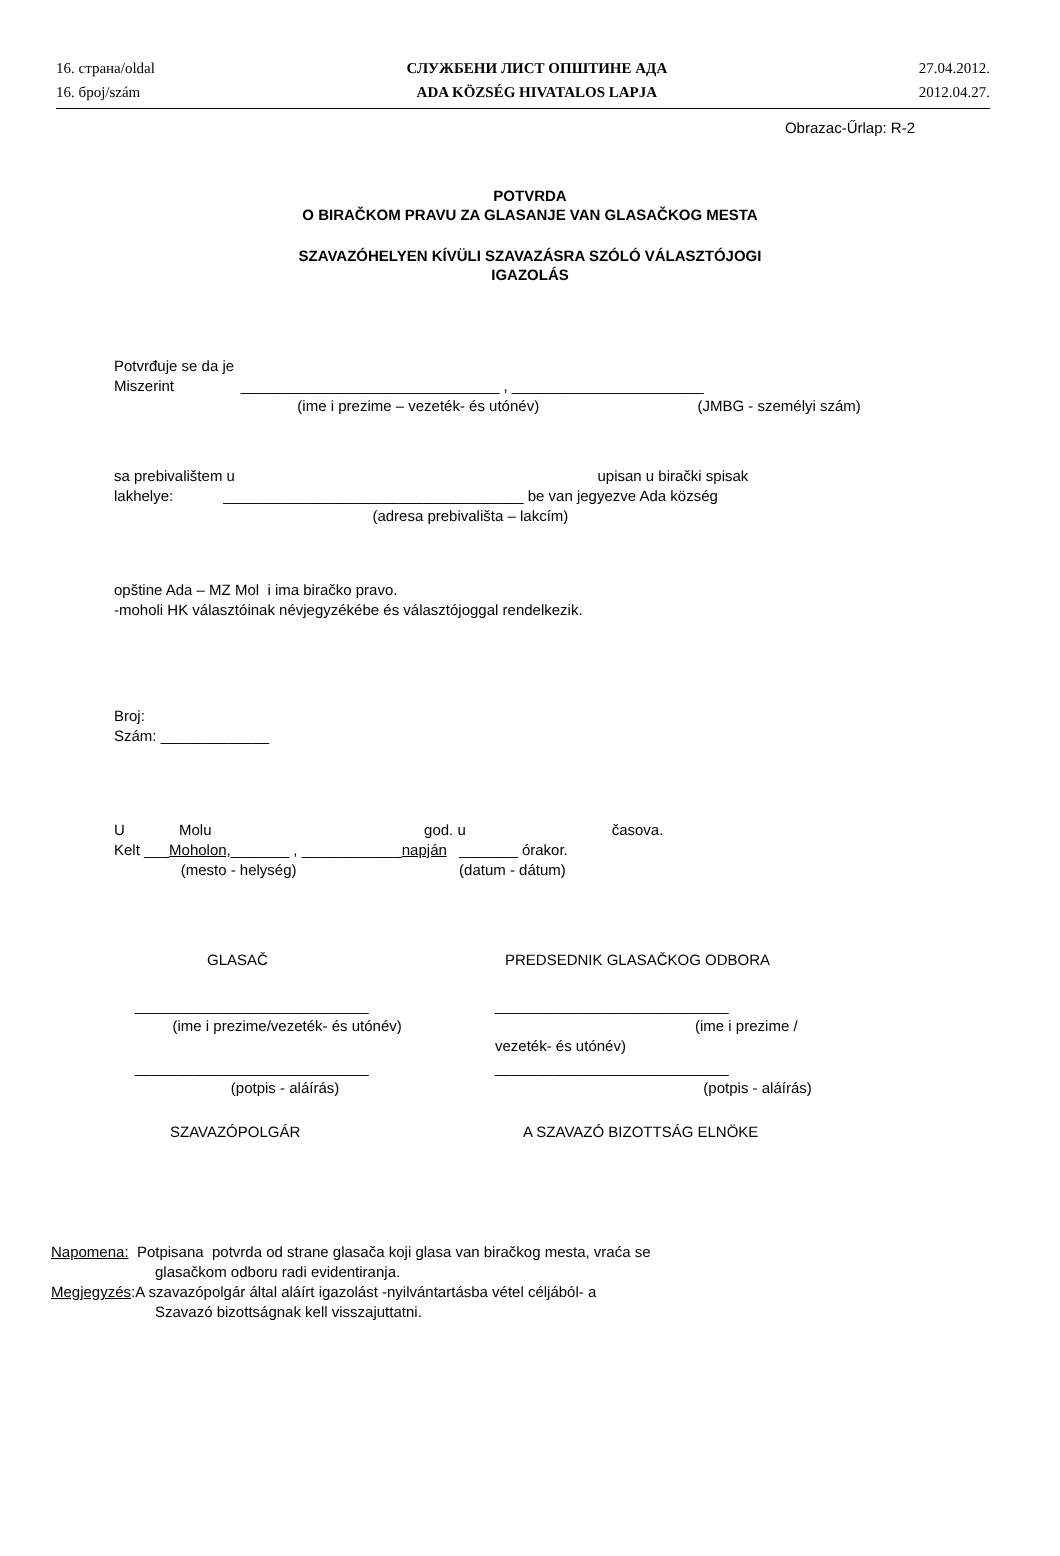16. страна/oldal
16. број/szám
СЛУЖБЕНИ ЛИСТ ОПШТИНЕ АДА
ADA KÖZSÉG HIVATALOS LAPJA
27.04.2012.
2012.04.27.
Obrazac-Űrlap: R-2
POTVRDA
O BIRAČKOM PRAVU ZA GLASANJE VAN GLASAČKOG MESTA
SZAVAZÓHELYEN KÍVÜLI SZAVAZÁSRA SZÓLÓ VÁLASZTÓJOGI
IGAZOLÁS
Potvrđuje se da je
Miszerint _______________________________ , _______________________
(ime i prezime – vezeték- és utónév) (JMBG - személyi szám)
sa prebivalištem u upisan u birački spisak
lakhelye: ____________________________________ be van jegyezve Ada község
(adresa prebivališta – lakcím)
opštine Ada – MZ Mol i ima biračko pravo.
-moholi HK választóinak névjegyzékébe és választójoggal rendelkezik.
Broj:
Szám: _____________
U Molu god. u časova.
Kelt ___Moholon,_______ , ____________napján _______ órakor.
(mesto - helység) (datum - dátum)
GLASAČ PREDSEDNIK GLASAČKOG ODBORA
____________________________
(ime i prezime/vezeték- és utónév)
____________________________
(ime i prezime / vezeték- és utónév)
____________________________
(potpis - aláírás)
____________________________
(potpis - aláírás)
SZAVAZÓPOLGÁR A SZAVAZÓ BIZOTTSÁG ELNÖKE
Napomena: Potpisana potvrda od strane glasača koji glasa van biračkog mesta, vraća se
glasačkom odboru radi evidentiranja.
Megjegyzés:A szavazópolgár által aláírt igazolást -nyilvántartásba vétel céljából- a
Szavazó bizottságnak kell visszajuttatni.